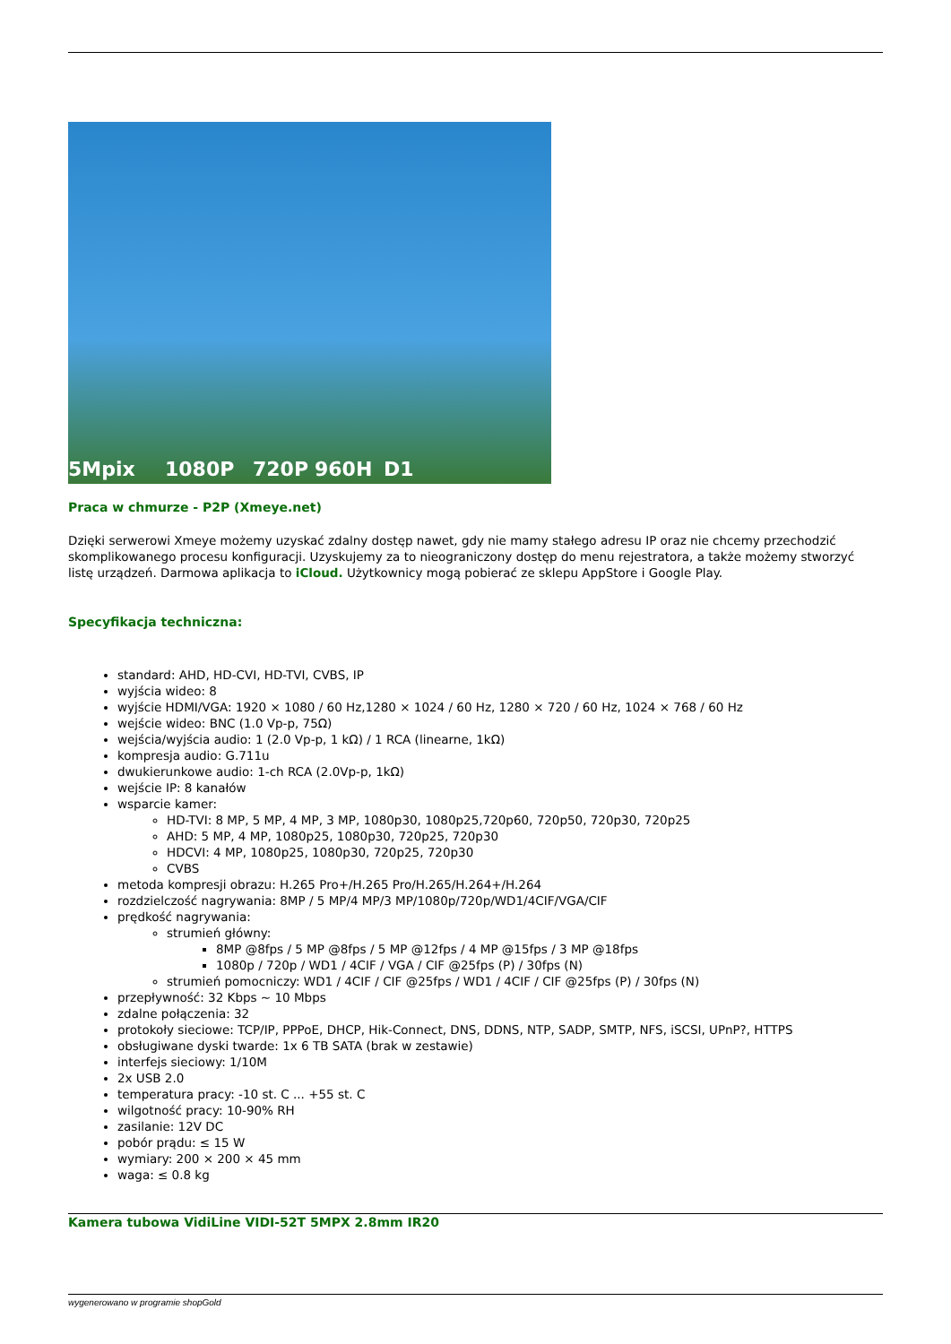5Mpix 1080P 720P 960H D1
Praca w chmurze - P2P (Xmeye.net)
Dzięki serwerowi Xmeye możemy uzyskać zdalny dostęp nawet, gdy nie mamy stałego adresu IP oraz nie chcemy przechodzić skomplikowanego procesu konfiguracji. Uzyskujemy za to nieograniczony dostęp do menu rejestratora, a także możemy stworzyć listę urządzeń. Darmowa aplikacja to iCloud. Użytkownicy mogą pobierać ze sklepu AppStore i Google Play.
Specyfikacja techniczna:
standard: AHD, HD-CVI, HD-TVI, CVBS, IP
wyjścia wideo: 8
wyjście HDMI/VGA: 1920 × 1080 / 60 Hz,1280 × 1024 / 60 Hz, 1280 × 720 / 60 Hz, 1024 × 768 / 60 Hz
wejście wideo: BNC (1.0 Vp-p, 75Ω)
wejścia/wyjścia audio: 1 (2.0 Vp-p, 1 kΩ) / 1 RCA (linearne, 1kΩ)
kompresja audio: G.711u
dwukierunkowe audio: 1-ch RCA (2.0Vp-p, 1kΩ)
wejście IP: 8 kanałów
wsparcie kamer:
HD-TVI: 8 MP, 5 MP, 4 MP, 3 MP, 1080p30, 1080p25,720p60, 720p50, 720p30, 720p25
AHD: 5 MP, 4 MP, 1080p25, 1080p30, 720p25, 720p30
HDCVI: 4 MP, 1080p25, 1080p30, 720p25, 720p30
CVBS
metoda kompresji obrazu: H.265 Pro+/H.265 Pro/H.265/H.264+/H.264
rozdzielczość nagrywania: 8MP / 5 MP/4 MP/3 MP/1080p/720p/WD1/4CIF/VGA/CIF
prędkość nagrywania:
strumień główny:
8MP @8fps / 5 MP @8fps / 5 MP @12fps / 4 MP @15fps / 3 MP @18fps
1080p / 720p / WD1 / 4CIF / VGA / CIF @25fps (P) / 30fps (N)
strumień pomocniczy: WD1 / 4CIF / CIF @25fps / WD1 / 4CIF / CIF @25fps (P) / 30fps (N)
przepływność: 32 Kbps ~ 10 Mbps
zdalne połączenia: 32
protokoły sieciowe: TCP/IP, PPPoE, DHCP, Hik-Connect, DNS, DDNS, NTP, SADP, SMTP, NFS, iSCSI, UPnP?, HTTPS
obsługiwane dyski twarde: 1x 6 TB SATA (brak w zestawie)
interfejs sieciowy: 1/10M
2x USB 2.0
temperatura pracy: -10 st. C ... +55 st. C
wilgotność pracy: 10-90% RH
zasilanie: 12V DC
pobór prądu: ≤ 15 W
wymiary: 200 × 200 × 45 mm
waga: ≤ 0.8 kg
Kamera tubowa VidiLine VIDI-52T 5MPX 2.8mm IR20
wygenerowano w programie shopGold